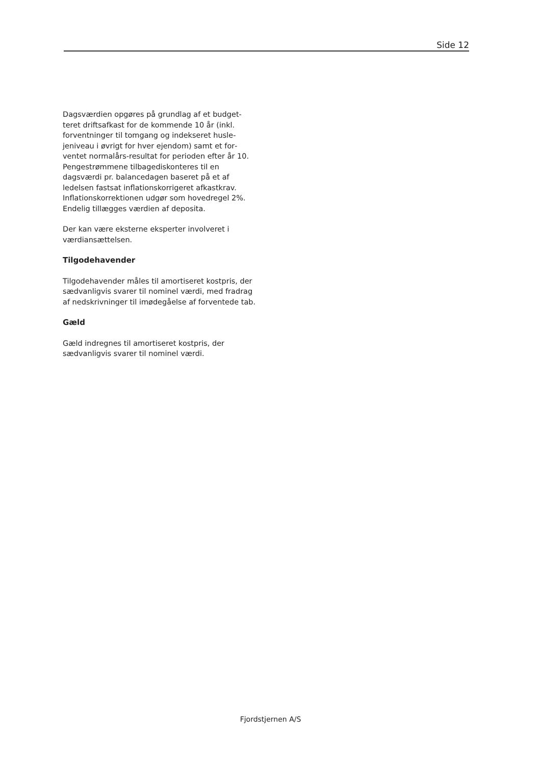Side 12
Dagsværdien opgøres på grundlag af et budget­teret driftsafkast for de kommende 10 år (inkl. forventninger til tomgang og indekseret husle­jeniveau i øvrigt for hver ejendom) samt et for­ventet normalårs-resultat for perioden efter år 10. Pengestrømmene tilbagediskonteres til en dagsværdi pr. balancedagen baseret på et af ledelsen fastsat inflationskorrigeret afkastkrav. Inflationskorrektionen udgør som hovedregel 2%. Endelig tillægges værdien af deposita.
Der kan være eksterne eksperter involveret i værdiansættelsen.
Tilgodehavender
Tilgodehavender måles til amortiseret kostpris, der sædvanligvis svarer til nominel værdi, med fradrag af nedskrivninger til imødegåelse af for­ventede tab.
Gæld
Gæld indregnes til amortiseret kostpris, der sædvanligvis svarer til nominel værdi.
Fjordstjernen A/S